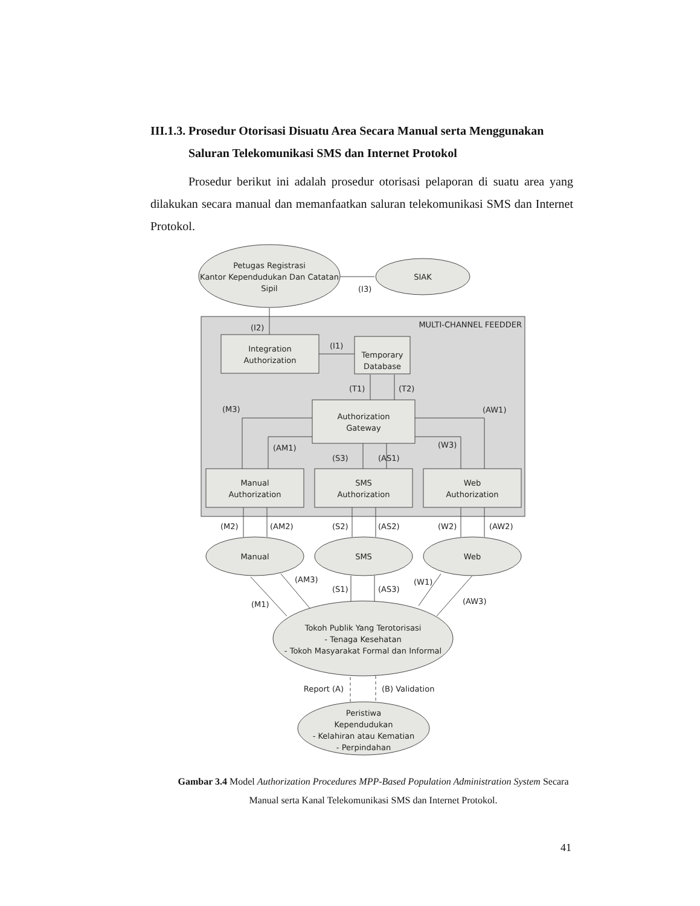III.1.3. Prosedur Otorisasi Disuatu Area Secara Manual serta Menggunakan
Saluran Telekomunikasi SMS dan Internet Protokol
Prosedur berikut ini adalah prosedur otorisasi pelaporan di suatu area yang dilakukan secara manual dan memanfaatkan saluran telekomunikasi SMS dan Internet Protokol.
Petugas Registrasi
Kantor Kependudukan Dan Catatan
Sipil
SIAK
(I3)
MULTI-CHANNEL FEEDDER
(I2)
Integration
Authorization
(I1)
Temporary
Database
(T1)
(T2)
(M3)
(AW1)
Authorization
Gateway
(AM1)
(W3)
(S3)
(AS1)
Manual
Authorization
SMS
Authorization
Web
Authorization
(M2)
(AM2)
(S2)
(AS2)
(W2)
(AW2)
Manual
SMS
Web
(AM3)
(S1)
(AS3)
(W1)
(AW3)
(M1)
Tokoh Publik Yang Terotorisasi
- Tenaga Kesehatan
- Tokoh Masyarakat Formal dan Informal
Report (A)
(B) Validation
Peristiwa
Kependudukan
- Kelahiran atau Kematian
- Perpindahan
Gambar 3.4 Model Authorization Procedures MPP-Based Population Administration System Secara Manual serta Kanal Telekomunikasi SMS dan Internet Protokol.
41